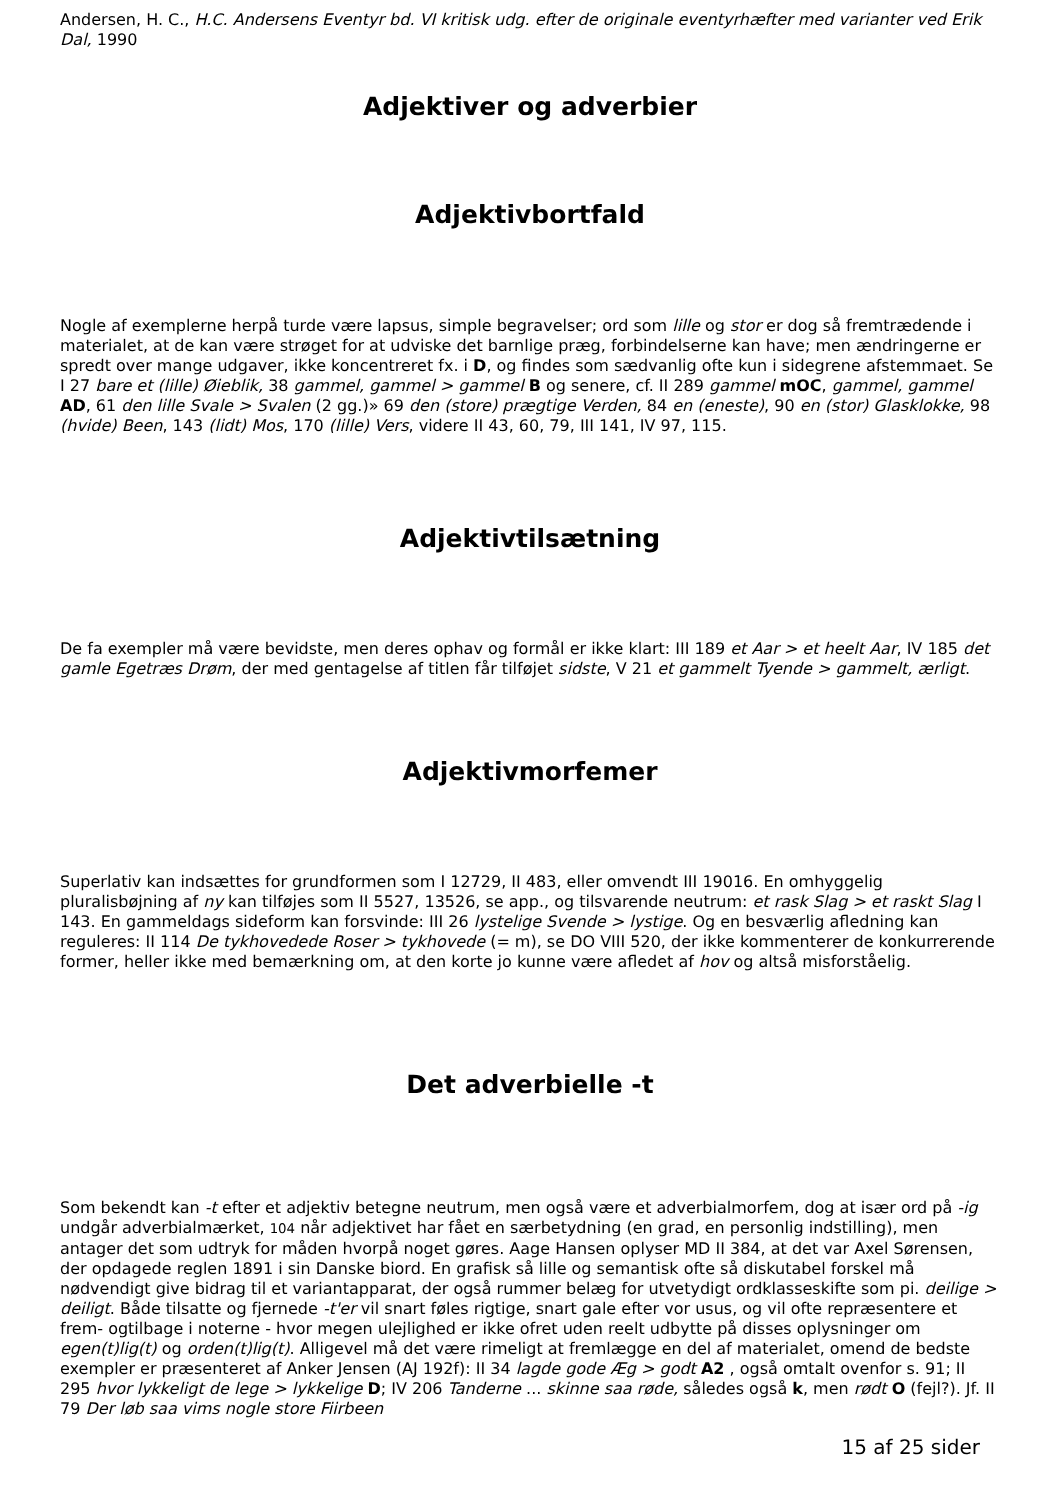Andersen, H. C., H.C. Andersens Eventyr bd. VI kritisk udg. efter de originale eventyrhæfter med varianter ved Erik Dal, 1990
Adjektiver og adverbier
Adjektivbortfald
Nogle af exemplerne herpå turde være lapsus, simple begravelser; ord som lille og stor er dog så fremtrædende i materialet, at de kan være strøget for at udviske det barnlige præg, forbindelserne kan have; men ændringerne er spredt over mange udgaver, ikke koncentreret fx. i D, og findes som sædvanlig ofte kun i sidegrene afstemmaet. Se I 27 bare et (lille) Øieblik, 38 gammel, gammel > gammel B og senere, cf. II 289 gammel mOC, gammel, gammel AD, 61 den lille Svale > Svalen (2 gg.)» 69 den (store) prægtige Verden, 84 en (eneste), 90 en (stor) Glasklokke, 98 (hvide) Been, 143 (lidt) Mos, 170 (lille) Vers, videre II 43, 60, 79, III 141, IV 97, 115.
Adjektivtilsætning
De fa exempler må være bevidste, men deres ophav og formål er ikke klart: III 189 et Aar > et heelt Aar, IV 185 det gamle Egetræs Drøm, der med gentagelse af titlen får tilføjet sidste, V 21 et gammelt Tyende > gammelt, ærligt.
Adjektivmorfemer
Superlativ kan indsættes for grundformen som I 12729, II 483, eller omvendt III 19016. En omhyggelig pluralisbøjning af ny kan tilføjes som II 5527, 13526, se app., og tilsvarende neutrum: et rask Slag > et raskt Slag I 143. En gammeldags sideform kan forsvinde: III 26 lystelige Svende > lystige. Og en besværlig afledning kan reguleres: II 114 De tykhovedede Roser > tykhovede (= m), se DO VIII 520, der ikke kommenterer de konkurrerende former, heller ikke med bemærkning om, at den korte jo kunne være afledet af hov og altså misforståelig.
Det adverbielle -t
Som bekendt kan -t efter et adjektiv betegne neutrum, men også være et adverbialmorfem, dog at især ord på -ig undgår adverbialmærket, 104 når adjektivet har fået en særbetydning (en grad, en personlig indstilling), men antager det som udtryk for måden hvorpå noget gøres. Aage Hansen oplyser MD II 384, at det var Axel Sørensen, der opdagede reglen 1891 i sin Danske biord. En grafisk så lille og semantisk ofte så diskutabel forskel må nødvendigt give bidrag til et variantapparat, der også rummer belæg for utvetydigt ordklasseskifte som pi. deilige > deiligt. Både tilsatte og fjernede -t'er vil snart føles rigtige, snart gale efter vor usus, og vil ofte repræsentere et frem- ogtilbage i noterne - hvor megen ulejlighed er ikke ofret uden reelt udbytte på disses oplysninger om egen(t)lig(t) og orden(t)lig(t). Alligevel må det være rimeligt at fremlægge en del af materialet, omend de bedste exempler er præsenteret af Anker Jensen (AJ 192f): II 34 lagde gode Æg > godt A2 , også omtalt ovenfor s. 91; II 295 hvor lykkeligt de lege > lykkelige D; IV 206 Tanderne ... skinne saa røde, således også k, men rødt O (fejl?). Jf. II 79 Der løb saa vims nogle store Fiirbeen
15 af 25 sider